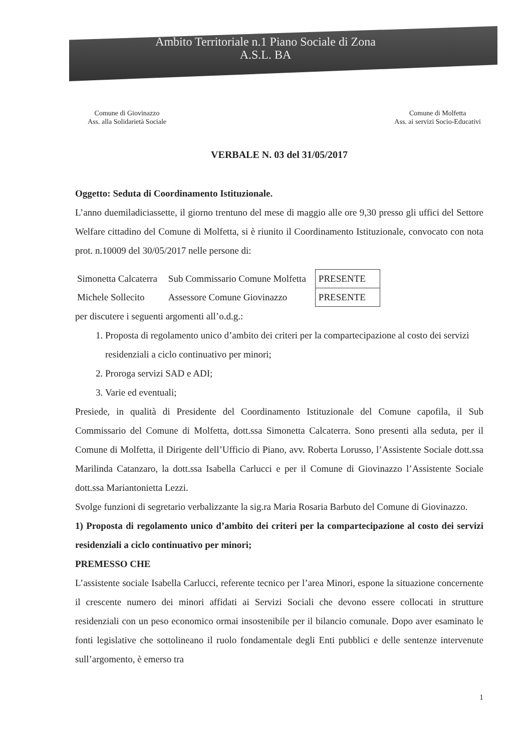Ambito Territoriale n.1 Piano Sociale di Zona
A.S.L. BA
Comune di Giovinazzo
Ass. alla Solidarietà Sociale
Comune di Molfetta
Ass. ai servizi Socio-Educativi
VERBALE N. 03 del 31/05/2017
Oggetto: Seduta di Coordinamento Istituzionale.
L’anno duemiladiciassette, il giorno trentuno del mese di maggio alle ore 9,30 presso gli uffici del Settore Welfare cittadino del Comune di Molfetta, si è riunito il Coordinamento Istituzionale, convocato con nota prot. n.10009 del 30/05/2017 nelle persone di:
| Simonetta Calcaterra | Sub Commissario Comune Molfetta | PRESENTE |
| Michele Sollecito | Assessore Comune Giovinazzo | PRESENTE |
per discutere i seguenti argomenti all’o.d.g.:
1. Proposta di regolamento unico d’ambito dei criteri per la compartecipazione al costo dei servizi residenziali a ciclo continuativo per minori;
2. Proroga servizi SAD e ADI;
3. Varie ed eventuali;
Presiede, in qualità di Presidente del Coordinamento Istituzionale del Comune capofila, il Sub Commissario del Comune di Molfetta, dott.ssa Simonetta Calcaterra. Sono presenti alla seduta, per il Comune di Molfetta, il Dirigente dell’Ufficio di Piano, avv. Roberta Lorusso, l’Assistente Sociale dott.ssa Marilinda Catanzaro, la dott.ssa Isabella Carlucci e per il Comune di Giovinazzo l’Assistente Sociale dott.ssa Mariantonietta Lezzi.
Svolge funzioni di segretario verbalizzante la sig.ra Maria Rosaria Barbuto del Comune di Giovinazzo.
1) Proposta di regolamento unico d’ambito dei criteri per la compartecipazione al costo dei servizi residenziali a ciclo continuativo per minori;
PREMESSO CHE
L’assistente sociale Isabella Carlucci, referente tecnico per l’area Minori, espone la situazione concernente il crescente numero dei minori affidati ai Servizi Sociali che devono essere collocati in strutture residenziali con un peso economico ormai insostenibile per il bilancio comunale. Dopo aver esaminato le fonti legislative che sottolineano il ruolo fondamentale degli Enti pubblici e delle sentenze intervenute sull’argomento, è emerso tra
1